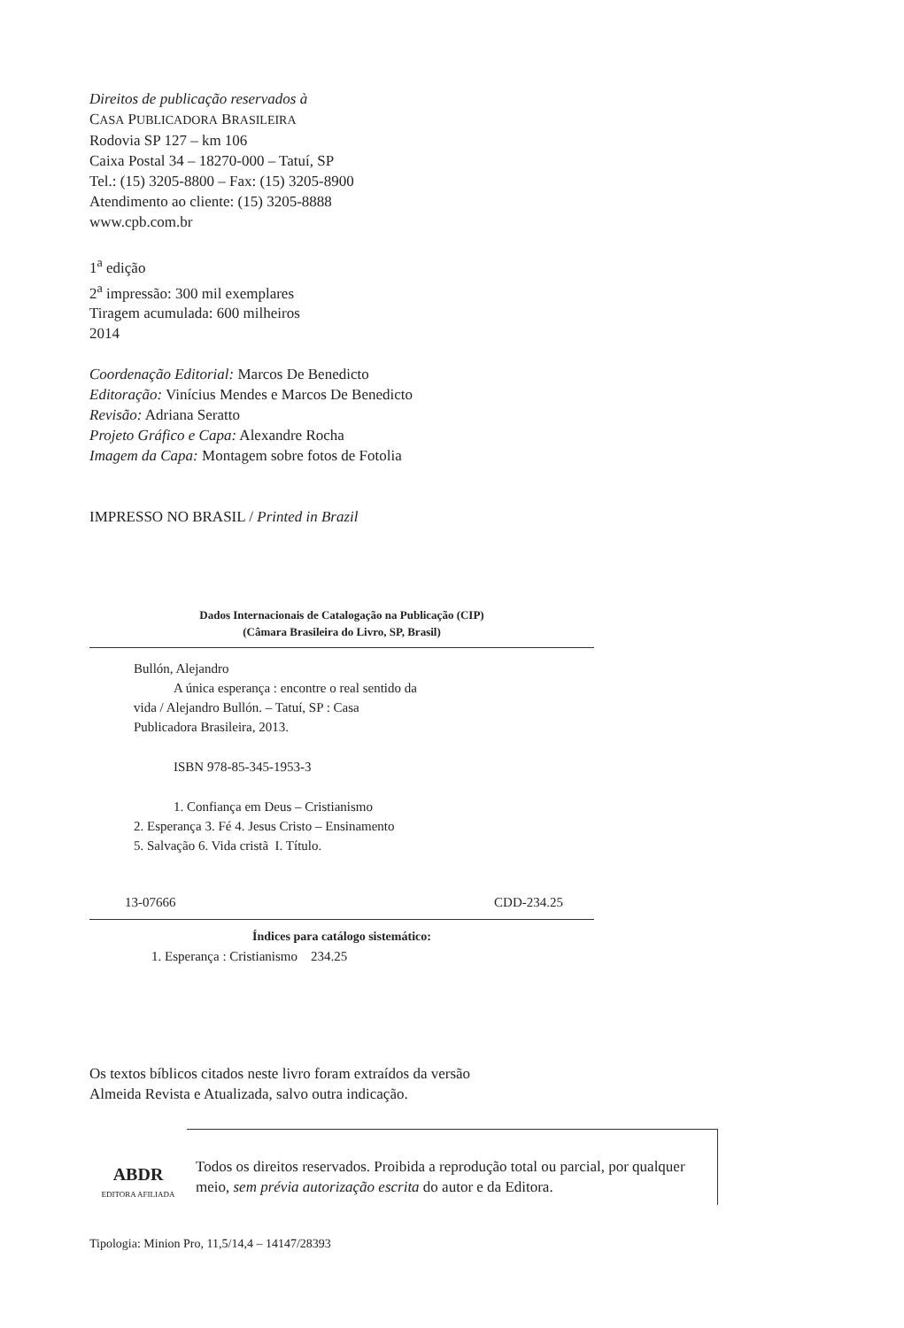Direitos de publicação reservados à
CASA PUBLICADORA BRASILEIRA
Rodovia SP 127 – km 106
Caixa Postal 34 – 18270-000 – Tatuí, SP
Tel.: (15) 3205-8800 – Fax: (15) 3205-8900
Atendimento ao cliente: (15) 3205-8888
www.cpb.com.br
1<sup>a</sup> edição
2<sup>a</sup> impressão: 300 mil exemplares
Tiragem acumulada: 600 milheiros
2014
Coordenação Editorial: Marcos De Benedicto
Editoração: Vinícius Mendes e Marcos De Benedicto
Revisão: Adriana Seratto
Projeto Gráfico e Capa: Alexandre Rocha
Imagem da Capa: Montagem sobre fotos de Fotolia
IMPRESSO NO BRASIL / Printed in Brazil
Dados Internacionais de Catalogação na Publicação (CIP)
(Câmara Brasileira do Livro, SP, Brasil)
Bullón, Alejandro
A única esperança : encontre o real sentido da
vida / Alejandro Bullón. – Tatuí, SP : Casa
Publicadora Brasileira, 2013.
ISBN 978-85-345-1953-3
1. Confiança em Deus – Cristianismo
2. Esperança 3. Fé 4. Jesus Cristo – Ensinamento
5. Salvação 6. Vida cristã I. Título.
13-07666 CDD-234.25
Índices para catálogo sistemático:
1. Esperança : Cristianismo 234.25
Os textos bíblicos citados neste livro foram extraídos da versão
Almeida Revista e Atualizada, salvo outra indicação.
ABDR
EDITORA AFILIADA
Todos os direitos reservados. Proibida a reprodução total ou parcial, por qualquer meio, sem prévia autorização escrita do autor e da Editora.
Tipologia: Minion Pro, 11,5/14,4 – 14147/28393